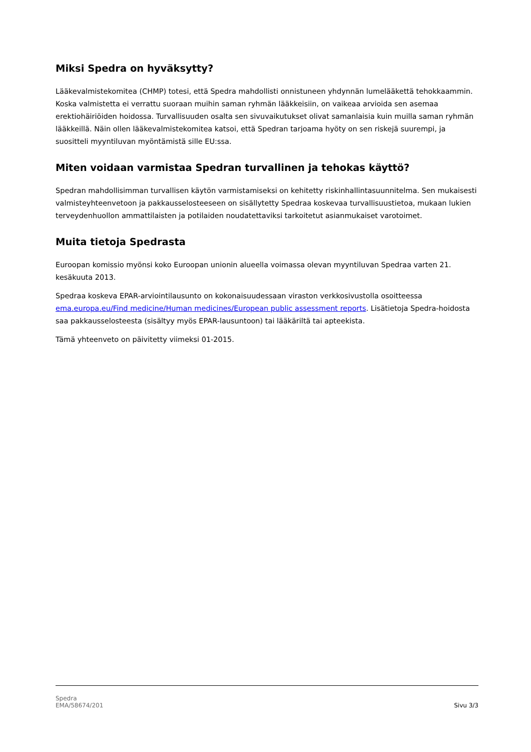Miksi Spedra on hyväksytty?
Lääkevalmistekomitea (CHMP) totesi, että Spedra mahdollisti onnistuneen yhdynnän lumelääkettä tehokkaammin. Koska valmistetta ei verrattu suoraan muihin saman ryhmän lääkkeisiin, on vaikeaa arvioida sen asemaa erektiohäiriöiden hoidossa. Turvallisuuden osalta sen sivuvaikutukset olivat samanlaisia kuin muilla saman ryhmän lääkkeillä. Näin ollen lääkevalmistekomitea katsoi, että Spedran tarjoama hyöty on sen riskejä suurempi, ja suositteli myyntiluvan myöntämistä sille EU:ssa.
Miten voidaan varmistaa Spedran turvallinen ja tehokas käyttö?
Spedran mahdollisimman turvallisen käytön varmistamiseksi on kehitetty riskinhallintasuunnitelma. Sen mukaisesti valmisteyhteenvetoon ja pakkausselosteeseen on sisällytetty Spedraa koskevaa turvallisuustietoa, mukaan lukien terveydenhuollon ammattilaisten ja potilaiden noudatettaviksi tarkoitetut asianmukaiset varotoimet.
Muita tietoja Spedrasta
Euroopan komissio myönsi koko Euroopan unionin alueella voimassa olevan myyntiluvan Spedraa varten 21. kesäkuuta 2013.
Spedraa koskeva EPAR-arviointilausunto on kokonaisuudessaan viraston verkkosivustolla osoitteessa ema.europa.eu/Find medicine/Human medicines/European public assessment reports. Lisätietoja Spedra-hoidosta saa pakkausselosteesta (sisältyy myös EPAR-lausuntoon) tai lääkäriltä tai apteekista.
Tämä yhteenveto on päivitetty viimeksi 01-2015.
Spedra
EMA/58674/201
Sivu 3/3